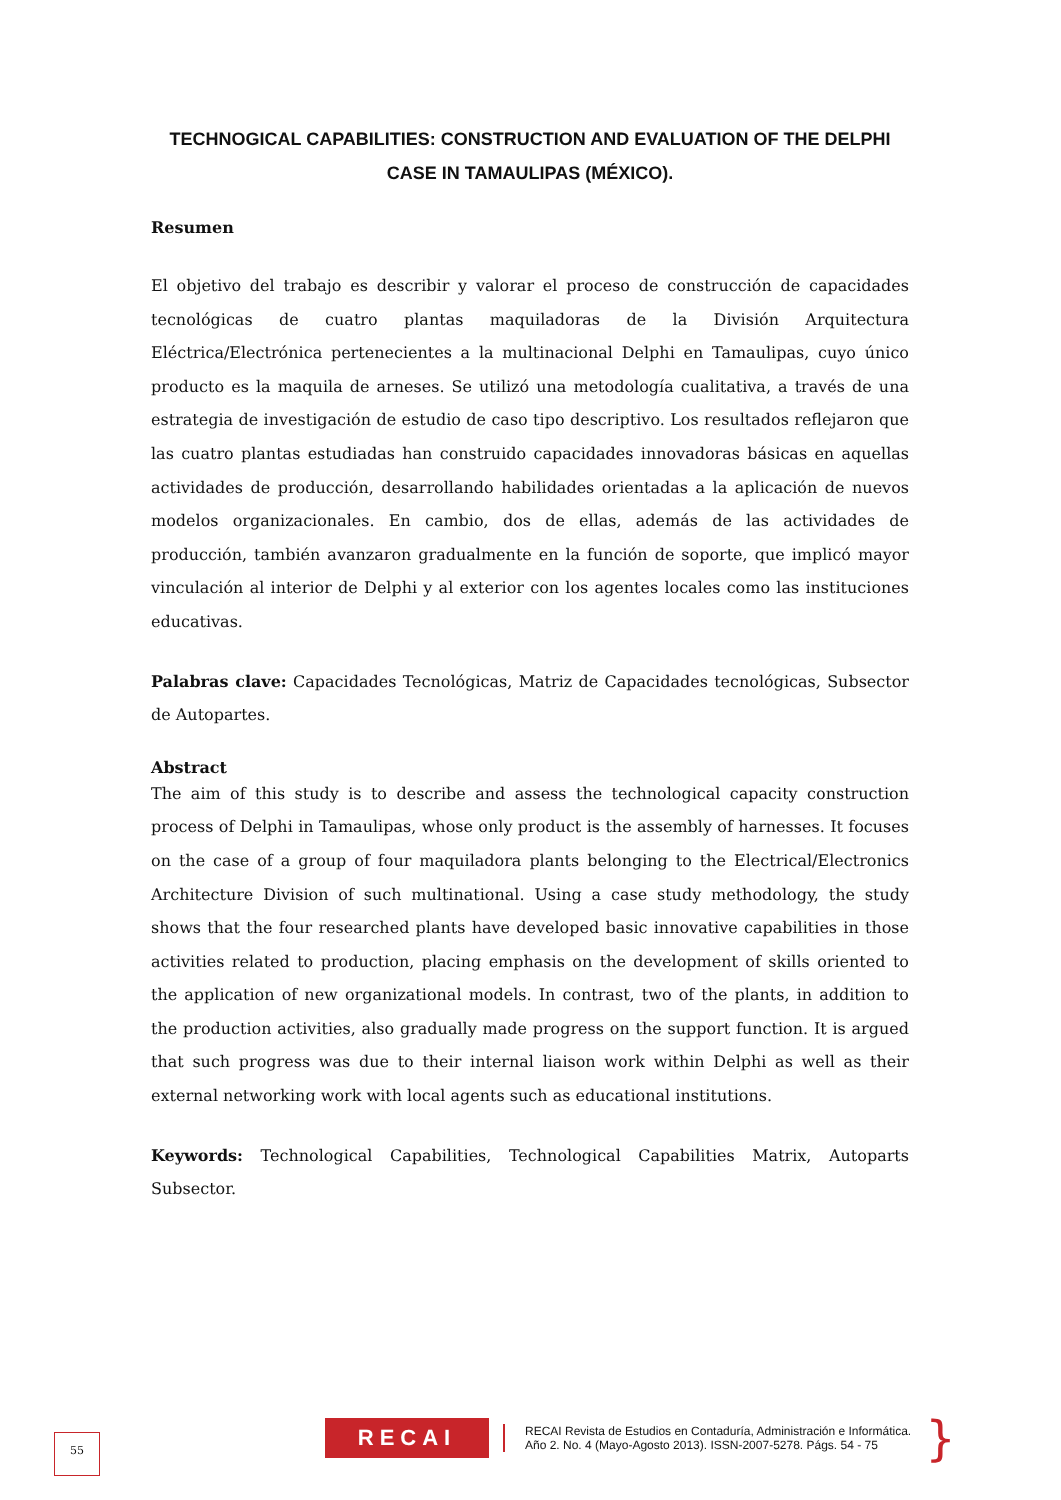TECHNOGICAL CAPABILITIES: CONSTRUCTION AND EVALUATION OF THE DELPHI CASE IN TAMAULIPAS (MÉXICO).
Resumen
El objetivo del trabajo es describir y valorar el proceso de construcción de capacidades tecnológicas de cuatro plantas maquiladoras de la División Arquitectura Eléctrica/Electrónica pertenecientes a la multinacional Delphi en Tamaulipas, cuyo único producto es la maquila de arneses. Se utilizó una metodología cualitativa, a través de una estrategia de investigación de estudio de caso tipo descriptivo. Los resultados reflejaron que las cuatro plantas estudiadas han construido capacidades innovadoras básicas en aquellas actividades de producción, desarrollando habilidades orientadas a la aplicación de nuevos modelos organizacionales. En cambio, dos de ellas, además de las actividades de producción, también avanzaron gradualmente en la función de soporte, que implicó mayor vinculación al interior de Delphi y al exterior con los agentes locales como las instituciones educativas.
Palabras clave: Capacidades Tecnológicas, Matriz de Capacidades tecnológicas, Subsector de Autopartes.
Abstract
The aim of this study is to describe and assess the technological capacity construction process of Delphi in Tamaulipas, whose only product is the assembly of harnesses. It focuses on the case of a group of four maquiladora plants belonging to the Electrical/Electronics Architecture Division of such multinational. Using a case study methodology, the study shows that the four researched plants have developed basic innovative capabilities in those activities related to production, placing emphasis on the development of skills oriented to the application of new organizational models. In contrast, two of the plants, in addition to the production activities, also gradually made progress on the support function. It is argued that such progress was due to their internal liaison work within Delphi as well as their external networking work with local agents such as educational institutions.
Keywords: Technological Capabilities, Technological Capabilities Matrix, Autoparts Subsector.
55
RECAI
RECAI Revista de Estudios en Contaduría, Administración e Informática.
Año 2. No. 4 (Mayo-Agosto 2013). ISSN-2007-5278. Págs. 54 - 75
}